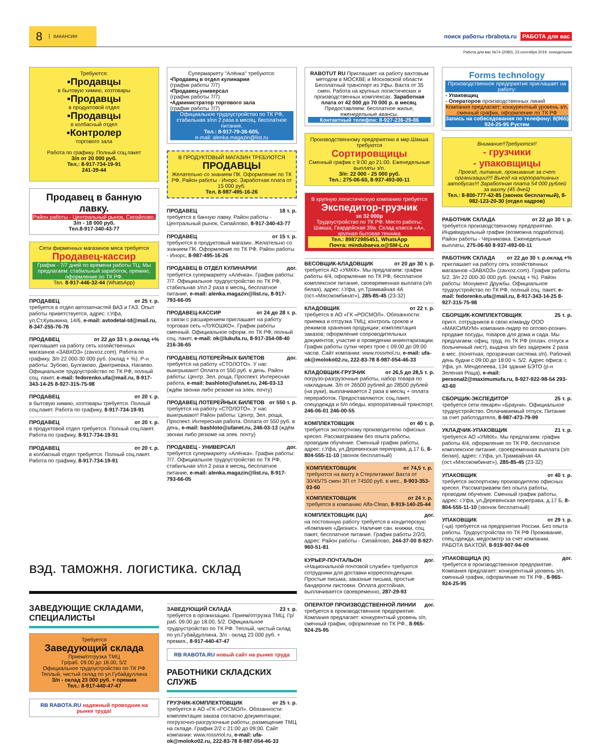8 ВАКАНСИИ
поиск работы rbrabota.ru РАБОТА для вас
Работа для вас №74 (2080), 23 сентября 2019, понедельник
Требуются:
▪Продавцы
в бытовую химию, хозтовары
▪Продавцы
в продуктовой отдел
▪Продавцы
в колбасный отдел
▪Контролер
торгового зала
Работа по графику. Полный соц.пакет
З/п от 20 000 руб.
Тел.: 8-917-734-19-91
241-39-44
Продавец в банную лавку.
Район работы - Центральный рынок, Сипайлово.
З/п - 18 000 руб.
Тел.8-917-340-43-77
Сети фирменных магазинов мяса требуется
Продавец-кассир
График - 7/7 дней по времени работы ТЦ. Мы предлагаем: стабильный заработок, премию, оформление по ТК РФ.
Тел. 8-917-446-32-44 (WhatsApp)
ПРОДАВЕЦ от 25 т. р.
требуется в отдел автозапчастей ВАЗ и ГАЗ. Опыт работы приветствуется, адрес: г.Уфа, ул.Ст.Кувыкина, 14/6, e-mail: avtodetal-td@mail.ru, 8-347-255-76-76
ПРОДАВЕЦ от 22 до 33 т. р.оклад +%
приглашает на работу сеть хозяйственных магазинов «ЗАВХОЗ» (zavxoz.com). Работа по графику. З/п 22 000-30 000 руб. (оклад + %). Р-н работы: Зубово, Булгаково, Дмитриевка, Нагаево. Официальное трудоустройство по ТК РФ, полный соц. пакет, e-mail: fedorenko.ufa@mail.ru, 8-917-343-14-25 8-927-315-75-98
ПРОДАВЕЦ от 20 т. р.
в бытовую химию, хозтовары требуется. Полный соц.пакет. Работа по графику, 8-917-734-19-91
ПРОДАВЕЦ от 20 т. р.
в продуктовой отдел требуется. Полный соц.пакет. Работа по графику, 8-917-734-19-91
ПРОДАВЕЦ от 20 т. р.
в колбасный отдел требуется. Полный соц.пакет. Работа по графику, 8-917-734-19-91
Супермаркету "Алёнка" требуются:
•Продавец в отдел кулинарии
(график работы 7/7)
•Продавец-универсал
(график работы 7/7)
•Администратор торгового зала
(график работы 7/7)
Официальное трудоустройство по ТК РФ, стабильная з/пл 2 раза в месяц, бесплатное питание.
Тел.: 8-917-79-36-605,
e-mail: alenka.magazin@list.ru
В ПРОДУКТОВЫЙ МАГАЗИН ТРЕБУЮТСЯ
ПРОДАВЦЫ
Желательно со знанием ПК. Оформление по ТК РФ. Район работы - Инорс. Заработная плата от 15 000 руб.
Тел. 8-987-495-16-26
ПРОДАВЕЦ 18 т. р.
требуется в банную лавку. Район работы - Центральный рынок, Сипайлово, 8-917-340-43-77
ПРОДАВЕЦ от 15 т. р.
требуются в продуктовый магазин. Желательно со знанием ПК. Оформление по ТК РФ. Район работы - Инорс, 8-987-495-16-26
ПРОДАВЕЦ В ОТДЕЛ КУЛИНАРИИ дог.
требуется супермаркету «Алёнка». График работы: 7/7. Официальное трудоустройство по ТК РФ, стабильная з/пл 2 раза в месяц, бесплатное питание, e-mail: alenka.magazin@list.ru, 8-917-793-66-05
ПРОДАВЕЦ-КАССИР от 24 до 28 т. р.
в связи с расширением приглашает на работу торговая сеть «ЛУКОШКО». График работы сменный. Официальное оформ. по ТК РФ, полный соц. пакет, e-mail: ok@lukufa.ru, 8-917-354-08-40 216-36-65
ПРОДАВЕЦ ЛОТЕРЕЙНЫХ БИЛЕТОВ дог.
требуется на работу «СТОЛОТО». У нас выигрывают! Оплата от 550 руб. в день. Район работы: Центр, Зел. роща, Проспект. Интересная работа, e-mail: bashloto@ufanet.ru, 246-03-13 (ждём звонки либо резюме на элек. почту)
ПРОДАВЕЦ ЛОТЕРЕЙНЫХ БИЛЕТОВ от 550 т. р.
требуется на работу «СТОЛОТО». У нас выигрывают! Район работы: Центр, Зел. роща, Проспект. Интересная работа. Оплата от 550 руб. в день, e-mail: bashloto@ufanet.ru, 246-03-13 (ждём звонки либо резюме на элек. почту)
ПРОДАВЕЦ - УНИВЕРСАЛ дог.
требуется супермаркету «Алёнка». График работы: 7/7. Официальное трудоустройство по ТК РФ, стабильная з/пл 2 раза в месяц, бесплатное питание, e-mail: alenka.magazin@list.ru, 8-917-793-66-05
RABOTUT RU Приглашает на работу вахтовым методом в МОСКВЕ и Московской области
Бесплатный транспорт из Уфы. Вахта от 35 смен. Работа на крупных логистических и производственных комплексах. Заработная плата от 42 000 до 70 000 р. в месяц. Предоставляем: бесплатное жилье, еженедельные авансы.
Контактный телефон: 8-927-236-29-86
Производственному предприятию в мкр.Шакша требуются
Сортировщицы
Сменный график с 9:00 до 21:00. Еженедельные выплаты з/п.
З/п: 22 000 - 25 000 руб.
Тел.: 275-06-60, 8-937-493-00-11
В крупную логистическую компанию требуется
Экспедитор-грузчик
зп 32 000р
Трудоустройство по ТК РФ. Место работы: Шакша, Гвардейская 39а. Склад класса «А», крупная бытовая техника
Тел.: 89872985451, WhatsApp
Почта: mindubaeva.o@SM-L.ru
ВЕСОВЩИК-КЛАДОВЩИК от 20 до 30 т. р.
требуется АО «УМКК». Мы предлагаем: график работы 4/4, оформление по ТК РФ, бесплатное комплексное питание, своевременная выплата (з/п белая), адрес: г.Уфа, ул.Трамвайная 4А (ост.«Мясокомбинат»), 285-85-45 (23-32)
КЛАДОВЩИК от 22 т. р.
требуется в АО «ГК «РОСМОЛ». Обязанности: приемка и отгрузка ТМЦ; контроль сроков и режимов хранения продукции; комплектация заказов; оформление сопроводительных документов; участие в проведении инвентаризации. График работы сутки через трое с 09:00 до 09:00 часов. Сайт компании: www.rossmol.ru, e-mail: ufa-ok@moloko02.ru, 222-83-78 8-987-054-46-33
КЛАДОВЩИК-ГРУЗЧИК от 26,5 до 28,5 т. р.
погрузо-разгрузочные работы, набор товара по накладным. З/п от 26500 рублей до 28500 рублей (на руки), выплачивается 2 раза в месяц + оплата переработок. Предоставляются: соц.пакет, спецодежда и б/п обеды, корпоративный транспорт, 246-06-01 246-00-55
КОМПЛЕКТОВЩИК от 40 т. р.
требуется экспортному производителю офисных кресел. Рассматриваем без опыта работы, проводим обучение. Сменный график работы, адрес: г.Уфа, ул.Деревенская переправа, д.17 Б, 8-804-555-11-10 (звонок бесплатный)
КОМПЛЕКТОВЩИК от 74,5 т. р.
требуются на вахту в Стерлитамак! Вахта от 30/45/75 смен ЗП от 74500 руб. в мес., 8-903-353-03-60
КОМПЛЕКТОВЩИК от 24 т. р.
требуется в компанию Alfa-Clean, 8-919-140-25-44
КОМПЛЕКТОВЩИК (ЦА) дог.
на постоянную работу требуется в кондитерскую «Компания «Дионис». Наличие сан. книжки, соц. пакет, бесплатное питание. График работы 2/2/3, адрес: Район работы - Сипайлово, 244-37-00 8-927-960-51-81
КУРЬЕР-ПОЧТАЛЬОН дог.
«Национальной почтовой службе» требуются сотрудники для доставки корреспонденции. Простые письма, заказные письма, простые бандероли листовки. Оплата достойная, выплачивается своевременно, 287-29-93
ОПЕРАТОР ПРОИЗВОДСТВЕННОЙ ЛИНИИ дог.
требуется в производственное предприятие. Компания предлагает: конкурентный уровень з/п, сменный график, оформление по ТК РФ., 8-965-924-25-95
Forms technology
Производственное предприятие приглашает на работу:
- Упаковщиц
- Операторов производственных линий
Компания предлагает: конкурентный уровень з/п, сменный график, оформление по ТК РФ
Запись на собеседования по телефону: 8(965) 924-25-95 Рустем
Внимание!!Требуются!!
- грузчики
- упаковщицы
Проезд, питание, проживание за счет организации!!!! Выезд на корпоративных автобусах!!! Заработная плата 54 000 рублей за вахту (45 дней)
Тел.: 8-800-777-42-85 (звонок бесплатный), 8-982-123-20-30 (отдел кадров)
РАБОТНИК СКЛАДА от 22 до 30 т. р.
требуется производственному предприятию. Индивидуальный график (возможна подработка). Район работы - Черниковка. Еженедельные выплаты, 275-06-60 8-937-493-00-11
РАБОТНИК СКЛАДА от 22 до 30 т. р.оклад +%
приглашает на работу сеть хозяйственных магазинов «ЗАВХОЗ» (zavxoz.com). График работы 5/2. З/п 22 000-30 000 руб. (оклад + %). Район работы: Монумент Дружбы. Официальное трудоустройство по ТК РФ, полный соц. пакет, e-mail: fedorenko.ufa@mail.ru, 8-917-343-14-25 8-927-315-75-98
СБОРЩИК-КОМПЛЕКТОВЩИК 25 т. р.
пригл. сотрудников в свою команду ООО «МАКСИМУМ» компания-лидер по оптово-рознич. продаже посуды, товаров для дома и сада. Мы предлагаем: офиц. труд. по ТК РФ (оплач. отпуск и больничный лист), выдача з/п без задержек 2 раза в мес. (понятная, прозрачная система з/п). Рабочий день будни с 09:00 до 18:00 ч. 5/2. Адрес офиса: г. Уфа, ул. Менделеева, 134 здание БЭТО (р-н Зеленая Роща), e-mail: personal2@maximumufa.ru, 8-927-922-98-54 293-43-60
СБОРЩИК-ЭКСПЕДИТОР 25 т. р.
требуется сети пекарен «Брауни». Официальное трудоустройство. Оплачиваемый отпуск. Питание за счет работодателя, 8-987-473-79-99
УКЛАДЧИК-УПАКОВЩИК 21 т. р.
требуется АО «УМКК». Мы предлагаем: график работы 4/4, оформление по ТК РФ, бесплатное комплексное питание, своевременная выплата (з/п белая), адрес: г.Уфа, ул.Трамвайная 4А (ост.«Мясокомбинат»), 285-85-45 (23-32)
УПАКОВЩИК от 40 т. р.
требуется экспортному производителю офисных кресел. Рассматриваем без опыта работы, проводим обучение. Сменный график работы, адрес: г.Уфа, ул.Деревенская переправа, д.17 Б, 8-804-555-11-10 (звонок бесплатный)
УПАКОВЩИК от 29 т. р.
(-ца) требуется на предприятия России. Без опыта работы. Трудоустройства по ТК РФ Проживание, спец.одежда, медосмотр за счет компании. РАБОТА ВАХТОЙ, 8-919-907-94-09
УПАКОВЩИЦА (К) дог.
требуется в производственное предприятие. Компания предлагает: конкурентный уровень з/п, сменный график, оформление по ТК РФ., 8-965-924-25-95
вэд. таможня. логистика. склад
ЗАВЕДУЮЩИЕ СКЛАДАМИ, СПЕЦИАЛИСТЫ
Требуется
Заведующий склада
Прием/отгрузка ТМЦ
Гр/раб. 09.00 до 18.00, 5/2
Официальное трудоустройство по ТК РФ
Теплый, чистый склад по ул.Губайдуллина
З/п - оклад 23 000 руб. + премия
Тел.: 8-917-440-47-47
RB RABOTA.RU надежный проводник на рынке труда!
ЗАВЕДУЮЩИЙ СКЛАДА 23 т. р.
требуется в организацию. Прием/отгрузка ТМЦ. Гр/раб. 09.00 до 18.00, 5/2. Официальное трудоустройство по ТК РФ. Теплый, чистый склад по ул.Губайдуллина. З/п - оклад 23 000 руб. + премия., 8-917-440-47-47
RB RABOTA.RU новый сайт на рынке труда
РАБОТНИКИ СКЛАДСКИХ СЛУЖБ
ГРУЗЧИК-КОМПЛЕКТОВЩИК от 25 т. р.
требуется в АО «ГК «РОСМОЛ». Обязанности: комплектация заказа согласно документации; погрузочно-разгрузочные работы; размещение ТМЦ на складе. График 2/2 с 21:00 до 09:00. Сайт компании: www.rossmol.ru, e-mail: ufa-ok@moloko02.ru, 222-83-78 8-987-054-46-33